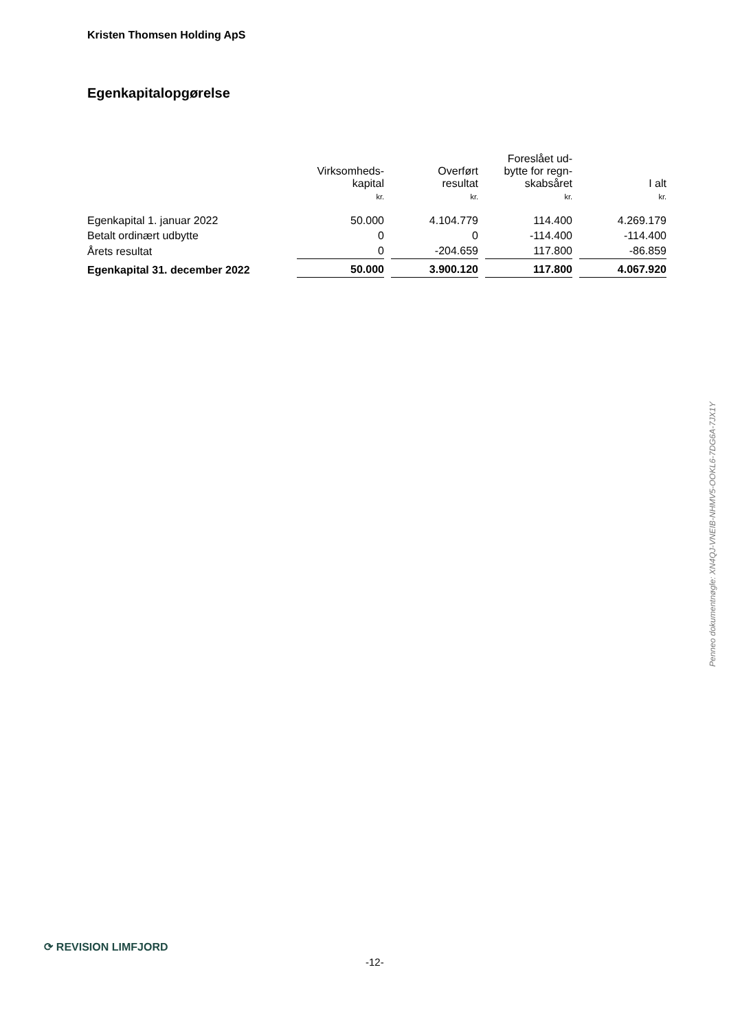Kristen Thomsen Holding ApS
Egenkapitalopgørelse
| | Virksomheds- kapital | Overført resultat | Foreslået ud- bytte for regn- skabsåret | I alt |
| --- | --- | --- | --- | --- |
| | kr. | kr. | kr. | kr. |
| Egenkapital 1. januar 2022 | 50.000 | 4.104.779 | 114.400 | 4.269.179 |
| Betalt ordinært udbytte | 0 | 0 | -114.400 | -114.400 |
| Årets resultat | 0 | -204.659 | 117.800 | -86.859 |
| Egenkapital 31. december 2022 | 50.000 | 3.900.120 | 117.800 | 4.067.920 |
Penneo dokumentnøgle: XN4QJ-VNEIB-NHMV5-OOKL6-7DG6A-7JX1Y
⟳ REVISION LIMFJORD
-12-